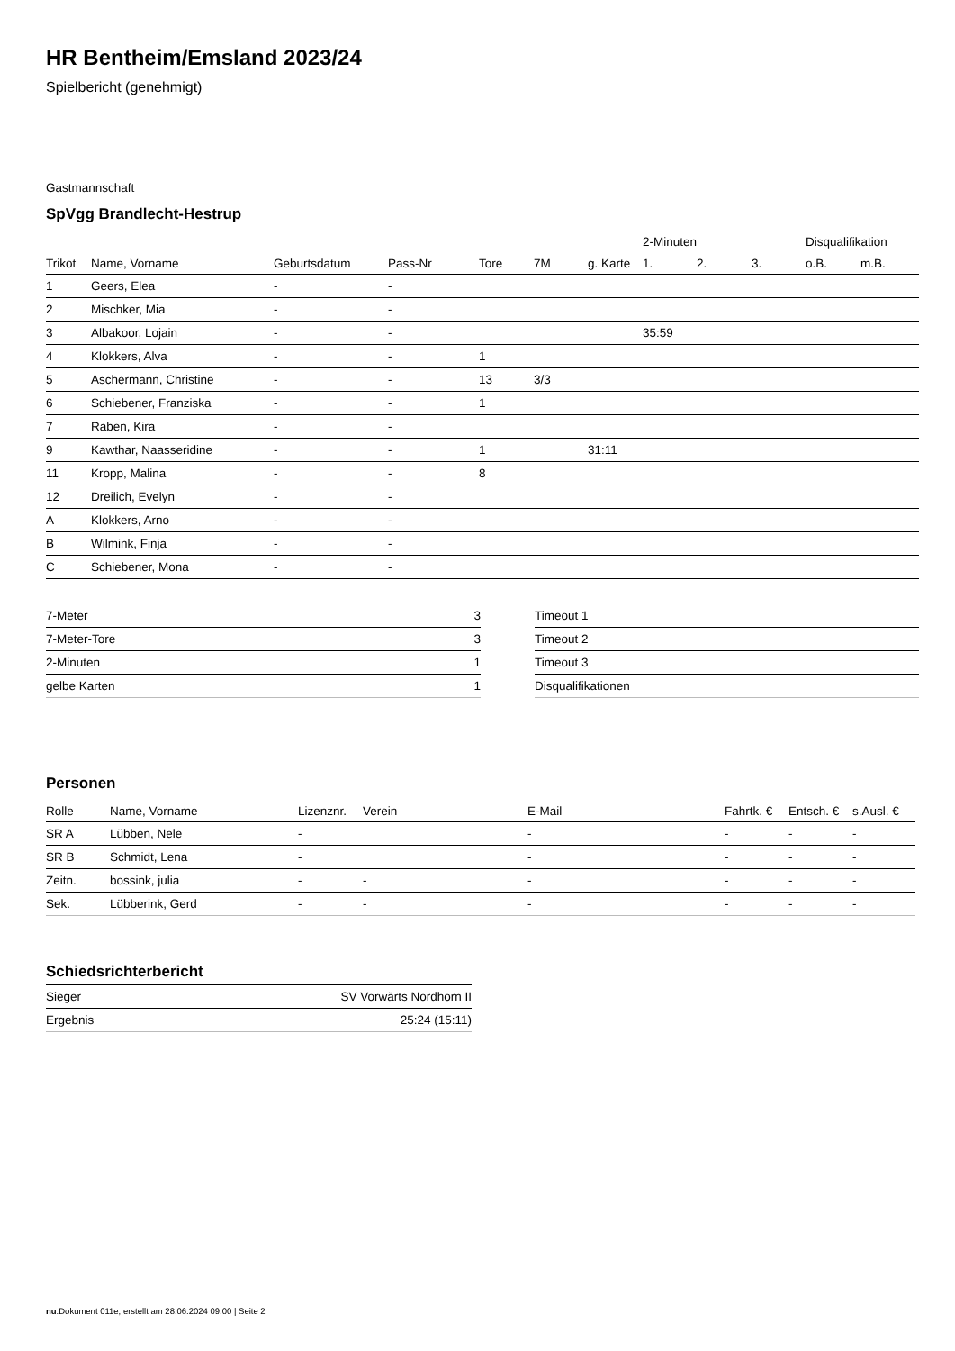HR Bentheim/Emsland 2023/24
Spielbericht (genehmigt)
Gastmannschaft
SpVgg Brandlecht-Hestrup
| | | | | | | | 2-Minuten | | | Disqualifikation | |
| --- | --- | --- | --- | --- | --- | --- | --- | --- | --- | --- | --- |
| Trikot | Name, Vorname | Geburtsdatum | Pass-Nr | Tore | 7M | g. Karte | 1. | 2. | 3. | o.B. | m.B. |
| 1 | Geers, Elea | - | - | | | | | | | | |
| 2 | Mischker, Mia | - | - | | | | | | | | |
| 3 | Albakoor, Lojain | - | - | | | | 35:59 | | | | |
| 4 | Klokkers, Alva | - | - | 1 | | | | | | | |
| 5 | Aschermann, Christine | - | - | 13 | 3/3 | | | | | | |
| 6 | Schiebener, Franziska | - | - | 1 | | | | | | | |
| 7 | Raben, Kira | - | - | | | | | | | | |
| 9 | Kawthar, Naasseridine | - | - | 1 | | 31:11 | | | | | |
| 11 | Kropp, Malina | - | - | 8 | | | | | | | |
| 12 | Dreilich, Evelyn | - | - | | | | | | | | |
| A | Klokkers, Arno | - | - | | | | | | | | |
| B | Wilmink, Finja | - | - | | | | | | | | |
| C | Schiebener, Mona | - | - | | | | | | | | |
| 7-Meter | 3 |
| 7-Meter-Tore | 3 |
| 2-Minuten | 1 |
| gelbe Karten | 1 |
| Timeout 1 |
| Timeout 2 |
| Timeout 3 |
| Disqualifikationen |
Personen
| Rolle | Name, Vorname | Lizenznr. | Verein | E-Mail | Fahrtk. € | Entsch. € | s.Ausl. € |
| --- | --- | --- | --- | --- | --- | --- | --- |
| SR A | Lübben, Nele | - | | - | - | - | - |
| SR B | Schmidt, Lena | - | | - | - | - | - |
| Zeitn. | bossink, julia | - | - | - | - | - | - |
| Sek. | Lübberink, Gerd | - | - | - | - | - | - |
Schiedsrichterbericht
| Sieger | SV Vorwärts Nordhorn II |
| Ergebnis | 25:24 (15:11) |
nu.Dokument 011e, erstellt am 28.06.2024 09:00 | Seite 2